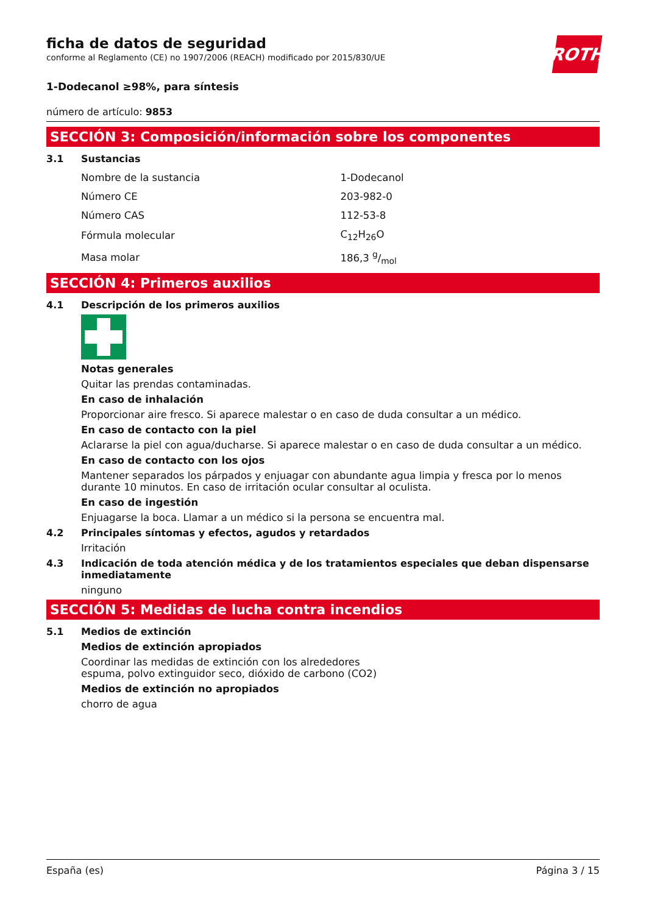ROTH
ficha de datos de seguridad
conforme al Reglamento (CE) no 1907/2006 (REACH) modificado por 2015/830/UE
1-Dodecanol ≥98%, para síntesis
número de artículo: 9853
SECCIÓN 3: Composición/información sobre los componentes
3.1 Sustancias
| Nombre de la sustancia | 1-Dodecanol |
| Número CE | 203-982-0 |
| Número CAS | 112-53-8 |
| Fórmula molecular | C<sub>12</sub>H<sub>26</sub>O |
| Masa molar | 186,3 g/mol |
SECCIÓN 4: Primeros auxilios
4.1 Descripción de los primeros auxilios
Notas generales
Quitar las prendas contaminadas.
En caso de inhalación
Proporcionar aire fresco. Si aparece malestar o en caso de duda consultar a un médico.
En caso de contacto con la piel
Aclararse la piel con agua/ducharse. Si aparece malestar o en caso de duda consultar a un médico.
En caso de contacto con los ojos
Mantener separados los párpados y enjuagar con abundante agua limpia y fresca por lo menos durante 10 minutos. En caso de irritación ocular consultar al oculista.
En caso de ingestión
Enjuagarse la boca. Llamar a un médico si la persona se encuentra mal.
4.2 Principales síntomas y efectos, agudos y retardados
Irritación
4.3 Indicación de toda atención médica y de los tratamientos especiales que deban dispensarse inmediatamente
ninguno
SECCIÓN 5: Medidas de lucha contra incendios
5.1 Medios de extinción
Medios de extinción apropiados
Coordinar las medidas de extinción con los alrededores
espuma, polvo extinguidor seco, dióxido de carbono (CO2)
Medios de extinción no apropiados
chorro de agua
España (es) Página 3 / 15